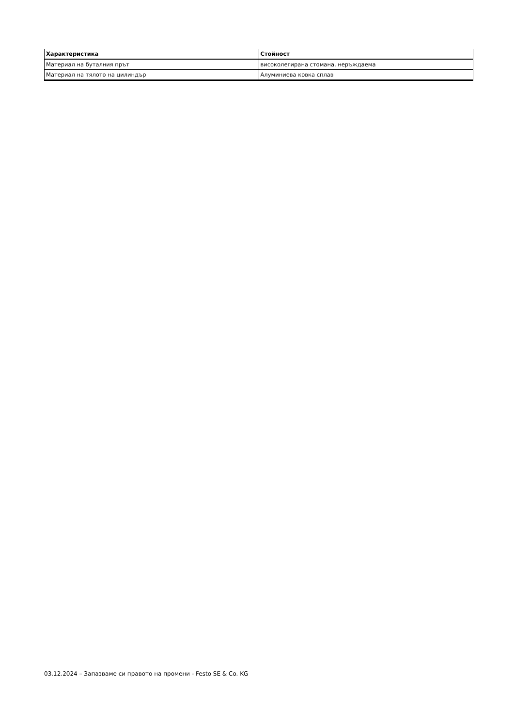| Характеристика | Стойност |
| --- | --- |
| Материал на буталния прът | високолегирана стомана, неръждаема |
| Материал на тялото на цилиндър | Алуминиева ковка сплав |
03.12.2024 – Запазваме си правото на промени - Festo SE & Co. KG